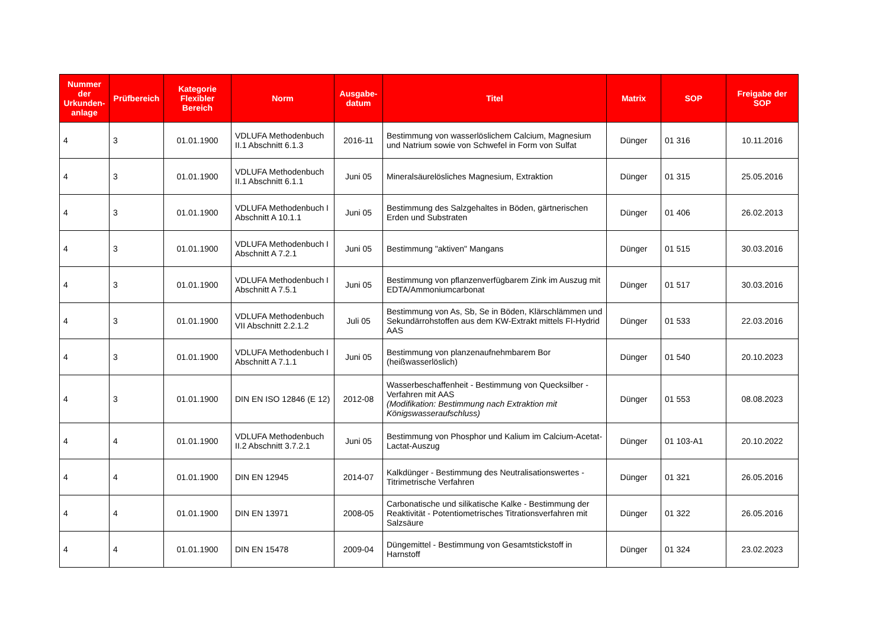| Nummer der Urkunden-anlage | Prüfbereich | Kategorie Flexibler Bereich | Norm | Ausgabe-datum | Titel | Matrix | SOP | Freigabe der SOP |
| --- | --- | --- | --- | --- | --- | --- | --- | --- |
| 4 | 3 | 01.01.1900 | VDLUFA Methodenbuch II.1 Abschnitt 6.1.3 | 2016-11 | Bestimmung von wasserlöslichem Calcium, Magnesium und Natrium sowie von Schwefel in Form von Sulfat | Dünger | 01 316 | 10.11.2016 |
| 4 | 3 | 01.01.1900 | VDLUFA Methodenbuch II.1 Abschnitt 6.1.1 | Juni 05 | Mineralsäurelösliches Magnesium, Extraktion | Dünger | 01 315 | 25.05.2016 |
| 4 | 3 | 01.01.1900 | VDLUFA Methodenbuch I Abschnitt A 10.1.1 | Juni 05 | Bestimmung des Salzgehaltes in Böden, gärtnerischen Erden und Substraten | Dünger | 01 406 | 26.02.2013 |
| 4 | 3 | 01.01.1900 | VDLUFA Methodenbuch I Abschnitt A 7.2.1 | Juni 05 | Bestimmung "aktiven" Mangans | Dünger | 01 515 | 30.03.2016 |
| 4 | 3 | 01.01.1900 | VDLUFA Methodenbuch I Abschnitt A 7.5.1 | Juni 05 | Bestimmung von pflanzenverfügbarem Zink im Auszug mit EDTA/Ammoniumcarbonat | Dünger | 01 517 | 30.03.2016 |
| 4 | 3 | 01.01.1900 | VDLUFA Methodenbuch VII Abschnitt 2.2.1.2 | Juli 05 | Bestimmung von As, Sb, Se in Böden, Klärschlämmen und Sekundärrohstoffen aus dem KW-Extrakt mittels FI-Hydrid AAS | Dünger | 01 533 | 22.03.2016 |
| 4 | 3 | 01.01.1900 | VDLUFA Methodenbuch I Abschnitt A 7.1.1 | Juni 05 | Bestimmung von planzenaufnehmbarem Bor (heißwasserlöslich) | Dünger | 01 540 | 20.10.2023 |
| 4 | 3 | 01.01.1900 | DIN EN ISO 12846 (E 12) | 2012-08 | Wasserbeschaffenheit - Bestimmung von Quecksilber - Verfahren mit AAS (Modifikation: Bestimmung nach Extraktion mit Königswasseraufschluss) | Dünger | 01 553 | 08.08.2023 |
| 4 | 4 | 01.01.1900 | VDLUFA Methodenbuch II.2 Abschnitt 3.7.2.1 | Juni 05 | Bestimmung von Phosphor und Kalium im Calcium-Acetat-Lactat-Auszug | Dünger | 01 103-A1 | 20.10.2022 |
| 4 | 4 | 01.01.1900 | DIN EN 12945 | 2014-07 | Kalkdünger - Bestimmung des Neutralisationswertes - Titrimetrische Verfahren | Dünger | 01 321 | 26.05.2016 |
| 4 | 4 | 01.01.1900 | DIN EN 13971 | 2008-05 | Carbonatische und silikatische Kalke - Bestimmung der Reaktivität - Potentiometrisches Titrationsverfahren mit Salzsäure | Dünger | 01 322 | 26.05.2016 |
| 4 | 4 | 01.01.1900 | DIN EN 15478 | 2009-04 | Düngemittel - Bestimmung von Gesamtstickstoff in Harnstoff | Dünger | 01 324 | 23.02.2023 |